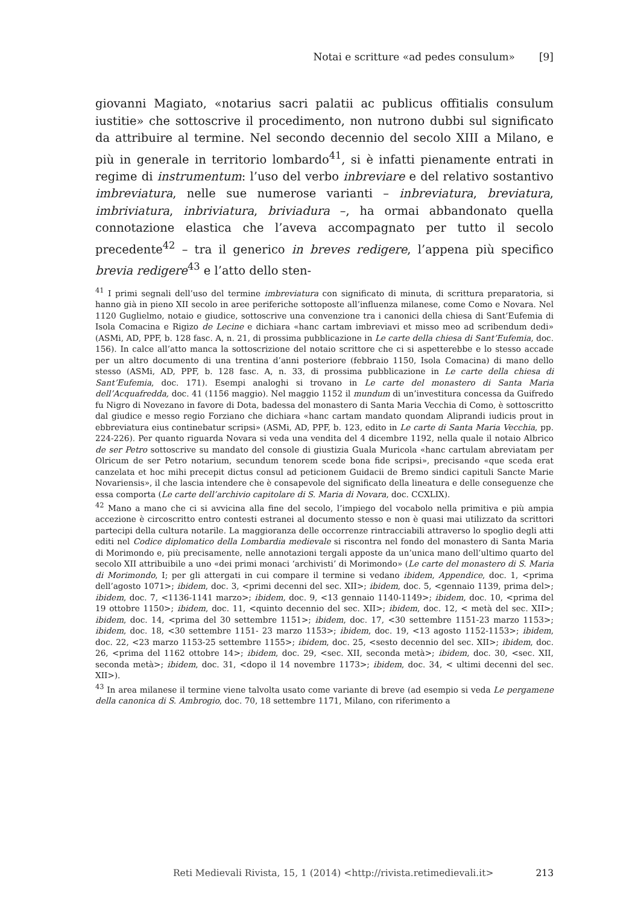Notai e scritture «ad pedes consulum» [9]
giovanni Magiato, «notarius sacri palatii ac publicus offitialis consulum iustitie» che sottoscrive il procedimento, non nutrono dubbi sul significato da attribuire al termine. Nel secondo decennio del secolo XIII a Milano, e più in generale in territorio lombardo<sup>41</sup>, si è infatti pienamente entrati in regime di instrumentum: l’uso del verbo inbreviare e del relativo sostantivo imbreviatura, nelle sue numerose varianti – inbreviatura, breviatura, imbriviatura, inbriviatura, briviadura –, ha ormai abbandonato quella connotazione elastica che l’aveva accompagnato per tutto il secolo precedente<sup>42</sup> – tra il generico in breves redigere, l’appena più specifico brevia redigere<sup>43</sup> e l’atto dello sten-
<sup>41</sup> I primi segnali dell’uso del termine imbreviatura con significato di minuta, di scrittura preparatoria, si hanno già in pieno XII secolo in aree periferiche sottoposte all’influenza milanese, come Como e Novara. Nel 1120 Guglielmo, notaio e giudice, sottoscrive una convenzione tra i canonici della chiesa di Sant’Eufemia di Isola Comacina e Rigizo de Lecine e dichiara «hanc cartam imbreviavi et misso meo ad scribendum dedi» (ASMi, AD, PPF, b. 128 fasc. A, n. 21, di prossima pubblicazione in Le carte della chiesa di Sant’Eufemia, doc. 156). In calce all’atto manca la sottoscrizione del notaio scrittore che ci si aspetterebbe e lo stesso accade per un altro documento di una trentina d’anni posteriore (febbraio 1150, Isola Comacina) di mano dello stesso (ASMi, AD, PPF, b. 128 fasc. A, n. 33, di prossima pubblicazione in Le carte della chiesa di Sant’Eufemia, doc. 171). Esempi analoghi si trovano in Le carte del monastero di Santa Maria dell’Acquafredda, doc. 41 (1156 maggio). Nel maggio 1152 il mundum di un’investitura concessa da Guifredo fu Nigro di Novezano in favore di Dota, badessa del monastero di Santa Maria Vecchia di Como, è sottoscritto dal giudice e messo regio Forziano che dichiara «hanc cartam mandato quondam Aliprandi iudicis prout in ebbreviatura eius continebatur scripsi» (ASMi, AD, PPF, b. 123, edito in Le carte di Santa Maria Vecchia, pp. 224-226). Per quanto riguarda Novara si veda una vendita del 4 dicembre 1192, nella quale il notaio Albrico de ser Petro sottoscrive su mandato del console di giustizia Guala Muricola «hanc cartulam abreviatam per Olricum de ser Petro notarium, secundum tenorem scede bona fide scripsi», precisando «que sceda erat canzelata et hoc mihi precepit dictus consul ad peticionem Guidacii de Bremo sindici capituli Sancte Marie Novariensis», il che lascia intendere che è consapevole del significato della lineatura e delle conseguenze che essa comporta (Le carte dell’archivio capitolare di S. Maria di Novara, doc. CCXLIX).
<sup>42</sup> Mano a mano che ci si avvicina alla fine del secolo, l’impiego del vocabolo nella primitiva e più ampia accezione è circoscritto entro contesti estranei al documento stesso e non è quasi mai utilizzato da scrittori partecipi della cultura notarile. La maggioranza delle occorrenze rintracciabili attraverso lo spoglio degli atti editi nel Codice diplomatico della Lombardia medievale si riscontra nel fondo del monastero di Santa Maria di Morimondo e, più precisamente, nelle annotazioni tergali apposte da un’unica mano dell’ultimo quarto del secolo XII attribuibile a uno «dei primi monaci ‘archivisti’ di Morimondo» (Le carte del monastero di S. Maria di Morimondo, I; per gli attergati in cui compare il termine si vedano ibidem, Appendice, doc. 1, <prima dell’agosto 1071>; ibidem, doc. 3, <primi decenni del sec. XII>; ibidem, doc. 5, <gennaio 1139, prima del>; ibidem, doc. 7, <1136-1141 marzo>; ibidem, doc. 9, <13 gennaio 1140-1149>; ibidem, doc. 10, <prima del 19 ottobre 1150>; ibidem, doc. 11, <quinto decennio del sec. XII>; ibidem, doc. 12, < metà del sec. XII>; ibidem, doc. 14, <prima del 30 settembre 1151>; ibidem, doc. 17, <30 settembre 1151-23 marzo 1153>; ibidem, doc. 18, <30 settembre 1151- 23 marzo 1153>; ibidem, doc. 19, <13 agosto 1152-1153>; ibidem, doc. 22, <23 marzo 1153-25 settembre 1155>; ibidem, doc. 25, <sesto decennio del sec. XII>; ibidem, doc. 26, <prima del 1162 ottobre 14>; ibidem, doc. 29, <sec. XII, seconda metà>; ibidem, doc. 30, <sec. XII, seconda metà>; ibidem, doc. 31, <dopo il 14 novembre 1173>; ibidem, doc. 34, < ultimi decenni del sec. XII>).
<sup>43</sup> In area milanese il termine viene talvolta usato come variante di breve (ad esempio si veda Le pergamene della canonica di S. Ambrogio, doc. 70, 18 settembre 1171, Milano, con riferimento a
Reti Medievali Rivista, 15, 1 (2014) <http://rivista.retimedievali.it> 213